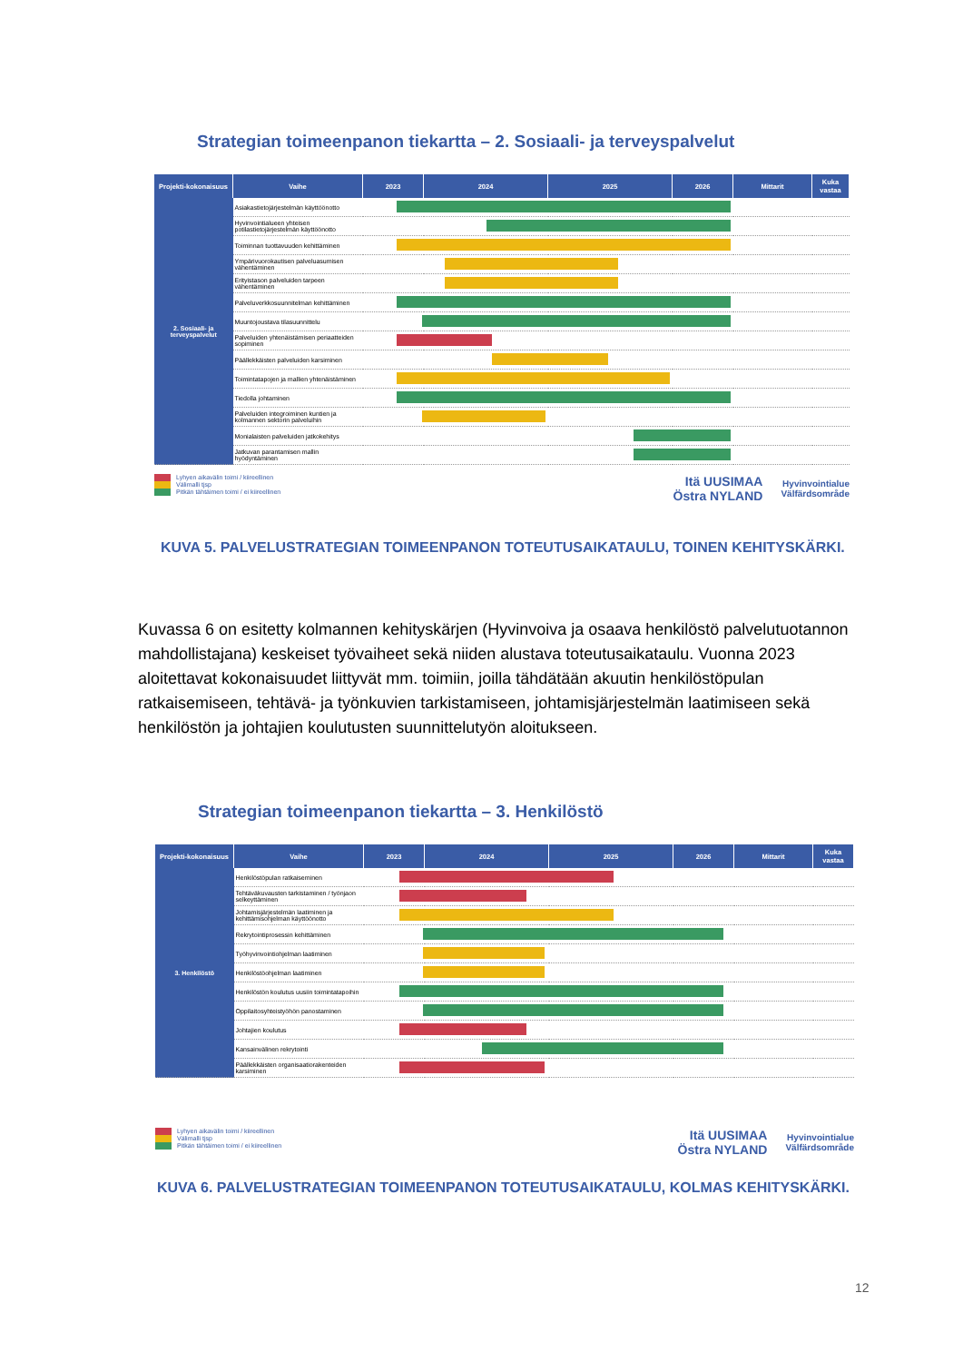Strategian toimeenpanon tiekartta – 2. Sosiaali- ja terveyspalvelut
| Projekti-kokonaisuus | Vaihe | 2023 | 2024 | 2025 | 2026 | Mittarit | Kuka vastaa |
| --- | --- | --- | --- | --- | --- | --- | --- |
| 2. Sosiaali- ja terveyspalvelut | Asiakastietojärjestelmän käyttöönotto | | | | | | |
| | Hyvinvointialueen yhteisen potilastietojärjestelmän käyttöönotto | | | | | | |
| | Toiminnan tuottavuuden kehittäminen | | | | | | |
| | Ympärivuorokautisen palveluasumisen vähentäminen | | | | | | |
| | Erityistason palveluiden tarpeen vähentäminen | | | | | | |
| | Palveluverkkosuunnitelman kehittäminen | | | | | | |
| | Muuntojoustava tilasuunnittelu | | | | | | |
| | Palveluiden yhtenäistämisen periaatteiden sopiminen | | | | | | |
| | Päällekkäisten palveluiden karsiminen | | | | | | |
| | Toimintatapojen ja mallien yhtenäistäminen | | | | | | |
| | Tiedolla johtaminen | | | | | | |
| | Palveluiden integroiminen kuntien ja kolmannen sektorin palveluihin | | | | | | |
| | Monialaisten palveluiden jatkokehitys | | | | | | |
| | Jatkuvan parantamisen mallin hyödyntäminen | | | | | | |
Lyhyen aikavälin toimi / kiireellinen
Välimalli tjsp
Pitkän tähtäimen toimi / ei kiireellinen
Itä UUSIMAA
Östra NYLAND
Hyvinvointialue
Välfärdsområde
KUVA 5. PALVELUSTRATEGIAN TOIMEENPANON TOTEUTUSAIKATAULU, TOINEN KEHITYSKÄRKI.
Kuvassa 6 on esitetty kolmannen kehityskärjen (Hyvinvoiva ja osaava henkilöstö palvelutuotannon mahdollistajana) keskeiset työvaiheet sekä niiden alustava toteutusaikataulu. Vuonna 2023 aloitettavat kokonaisuudet liittyvät mm. toimiin, joilla tähdätään akuutin henkilöstöpulan ratkaisemiseen, tehtävä- ja työnkuvien tarkistamiseen, johtamisjärjestelmän laatimiseen sekä henkilöstön ja johtajien koulutusten suunnittelutyön aloitukseen.
Strategian toimeenpanon tiekartta – 3. Henkilöstö
| Projekti-kokonaisuus | Vaihe | 2023 | 2024 | 2025 | 2026 | Mittarit | Kuka vastaa |
| --- | --- | --- | --- | --- | --- | --- | --- |
| 3. Henkilöstö | Henkilöstöpulan ratkaiseminen | | | | | | |
| | Tehtäväkuvausten tarkistaminen / työnjaon selkeyttäminen | | | | | | |
| | Johtamisjärjestelmän laatiminen ja kehittämisohjelman käyttöönotto | | | | | | |
| | Rekrytointiprosessin kehittäminen | | | | | | |
| | Työhyvinvointiohjelman laatiminen | | | | | | |
| | Henkilöstöohjelman laatiminen | | | | | | |
| | Henkilöstön koulutus uusiin toimintatapoihin | | | | | | |
| | Oppilaitosyhteistyöhön panostaminen | | | | | | |
| | Johtajien koulutus | | | | | | |
| | Kansainvälinen rekrytointi | | | | | | |
| | Päällekkäisten organisaatiorakenteiden karsiminen | | | | | | |
Lyhyen aikavälin toimi / kiireellinen
Välimalli tjsp
Pitkän tähtäimen toimi / ei kiireellinen
Itä UUSIMAA
Östra NYLAND
Hyvinvointialue
Välfärdsområde
KUVA 6. PALVELUSTRATEGIAN TOIMEENPANON TOTEUTUSAIKATAULU, KOLMAS KEHITYSKÄRKI.
12